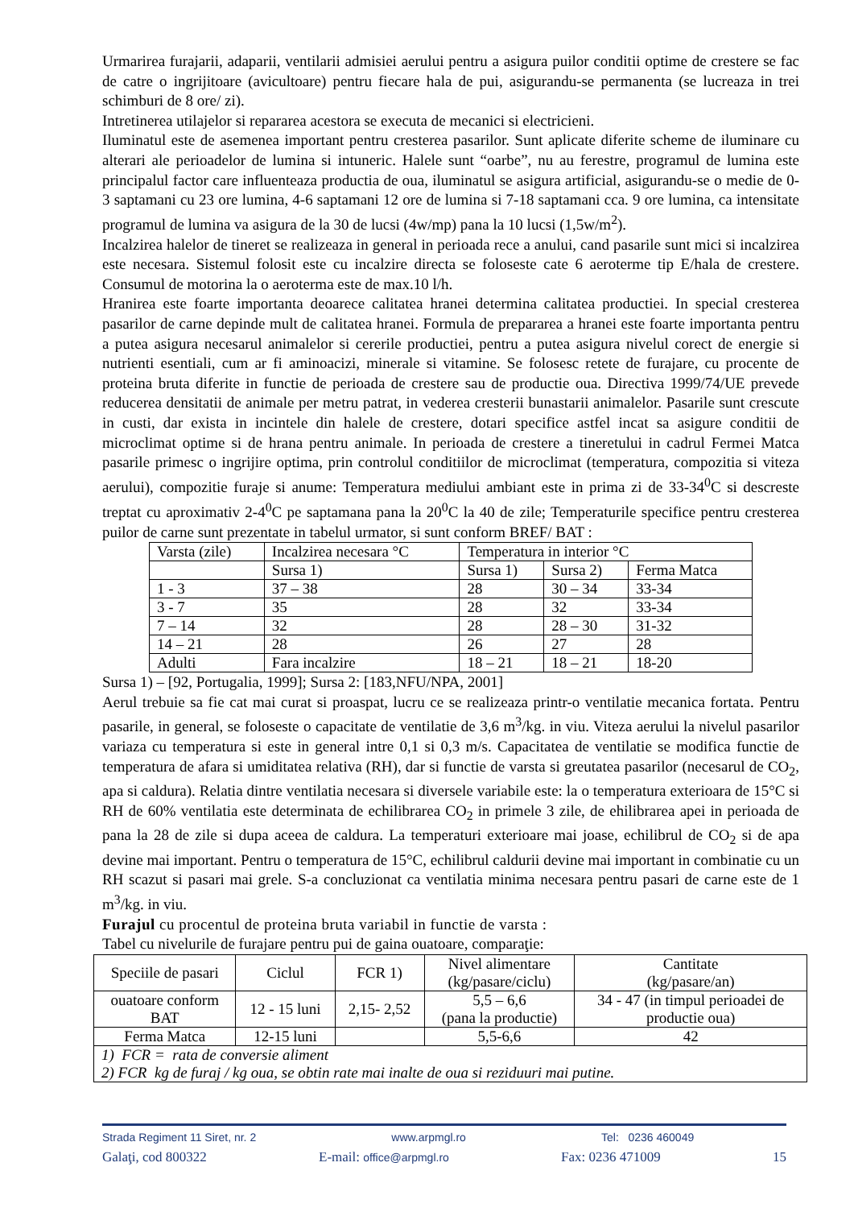Urmarirea furajarii, adaparii, ventilarii admisiei aerului pentru a asigura puilor conditii optime de crestere se fac de catre o ingrijitoare (avicultoare) pentru fiecare hala de pui, asigurandu-se permanenta (se lucreaza in trei schimburi de 8 ore/ zi).
Intretinerea utilajelor si repararea acestora se executa de mecanici si electricieni.
Iluminatul este de asemenea important pentru cresterea pasarilor. Sunt aplicate diferite scheme de iluminare cu alterari ale perioadelor de lumina si intuneric. Halele sunt “oarbe”, nu au ferestre, programul de lumina este principalul factor care influenteaza productia de oua, iluminatul se asigura artificial, asigurandu-se o medie de 0-3 saptamani cu 23 ore lumina, 4-6 saptamani 12 ore de lumina si 7-18 saptamani cca. 9 ore lumina, ca intensitate programul de lumina va asigura de la 30 de lucsi (4w/mp) pana la 10 lucsi (1,5w/m<sup>2</sup>).
Incalzirea halelor de tineret se realizeaza in general in perioada rece a anului, cand pasarile sunt mici si incalzirea este necesara. Sistemul folosit este cu incalzire directa se foloseste cate 6 aeroterme tip E/hala de crestere. Consumul de motorina la o aeroterma este de max.10 l/h.
Hranirea este foarte importanta deoarece calitatea hranei determina calitatea productiei. In special cresterea pasarilor de carne depinde mult de calitatea hranei. Formula de prepararea a hranei este foarte importanta pentru a putea asigura necesarul animalelor si cererile productiei, pentru a putea asigura nivelul corect de energie si nutrienti esentiali, cum ar fi aminoacizi, minerale si vitamine. Se folosesc retete de furajare, cu procente de proteina bruta diferite in functie de perioada de crestere sau de productie oua. Directiva 1999/74/UE prevede reducerea densitatii de animale per metru patrat, in vederea cresterii bunastarii animalelor. Pasarile sunt crescute in custi, dar exista in incintele din halele de crestere, dotari specifice astfel incat sa asigure conditii de microclimat optime si de hrana pentru animale. In perioada de crestere a tineretului in cadrul Fermei Matca pasarile primesc o ingrijire optima, prin controlul conditiilor de microclimat (temperatura, compozitia si viteza aerului), compozitie furaje si anume: Temperatura mediului ambiant este in prima zi de 33-34<sup>0</sup>C si descreste treptat cu aproximativ 2-4<sup>0</sup>C pe saptamana pana la 20<sup>0</sup>C la 40 de zile; Temperaturile specifice pentru cresterea puilor de carne sunt prezentate in tabelul urmator, si sunt conform BREF/ BAT :
| Varsta (zile) | Incalzirea necesara °C | Temperatura in interior °C | | |
| | Sursa 1) | Sursa 1) | Sursa 2) | Ferma Matca |
| 1 - 3 | 37 – 38 | 28 | 30 – 34 | 33-34 |
| 3 - 7 | 35 | 28 | 32 | 33-34 |
| 7 – 14 | 32 | 28 | 28 – 30 | 31-32 |
| 14 – 21 | 28 | 26 | 27 | 28 |
| Adulti | Fara incalzire | 18 – 21 | 18 – 21 | 18-20 |
Sursa 1) – [92, Portugalia, 1999]; Sursa 2: [183,NFU/NPA, 2001]
Aerul trebuie sa fie cat mai curat si proaspat, lucru ce se realizeaza printr-o ventilatie mecanica fortata. Pentru pasarile, in general, se foloseste o capacitate de ventilatie de 3,6 m<sup>3</sup>/kg. in viu. Viteza aerului la nivelul pasarilor variaza cu temperatura si este in general intre 0,1 si 0,3 m/s. Capacitatea de ventilatie se modifica functie de temperatura de afara si umiditatea relativa (RH), dar si functie de varsta si greutatea pasarilor (necesarul de CO<sub>2</sub>, apa si caldura). Relatia dintre ventilatia necesara si diversele variabile este: la o temperatura exterioara de 15°C si RH de 60% ventilatia este determinata de echilibrarea CO<sub>2</sub> in primele 3 zile, de ehilibrarea apei in perioada de pana la 28 de zile si dupa aceea de caldura. La temperaturi exterioare mai joase, echilibrul de CO<sub>2</sub> si de apa devine mai important. Pentru o temperatura de 15°C, echilibrul caldurii devine mai important in combinatie cu un RH scazut si pasari mai grele. S-a concluzionat ca ventilatia minima necesara pentru pasari de carne este de 1 m<sup>3</sup>/kg. in viu.
Furajul cu procentul de proteina bruta variabil in functie de varsta :
Tabel cu nivelurile de furajare pentru pui de gaina ouatoare, comparaţie:
| Speciile de pasari | Ciclul | FCR 1) | Nivel alimentare (kg/pasare/ciclu) | Cantitate (kg/pasare/an) |
| ouatoare conform BAT | 12 - 15 luni | 2,15- 2,52 | 5,5 – 6,6 (pana la productie) | 34 - 47 (in timpul perioadei de productie oua) |
| Ferma Matca | 12-15 luni | | 5,5-6,6 | 42 |
| 1) FCR = rata de conversie aliment 2) FCR kg de furaj / kg oua, se obtin rate mai inalte de oua si reziduuri mai putine. | | | | |
Strada Regiment 11 Siret, nr. 2 www.arpmgl.ro Tel: 0236 460049
Galaţi, cod 800322 E-mail: office@arpmgl.ro Fax: 0236 471009 15